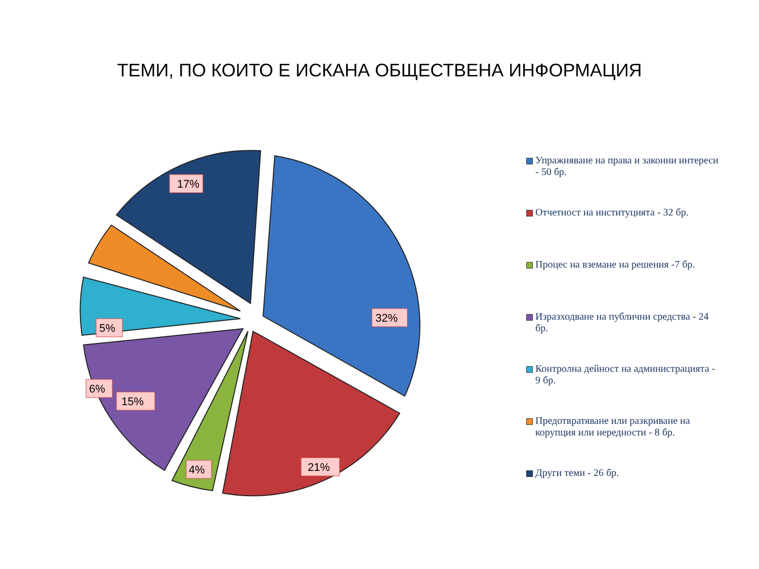ТЕМИ, ПО КОИТО Е ИСКАНА ОБЩЕСТВЕНА ИНФОРМАЦИЯ
32%
21%
4%
15%
6%
5%
17%
Упражняване на права и законни интереси - 50 бр.
Отчетност на институцията - 32 бр.
Процес на вземане на решения -7 бр.
Изразходване на публични средства - 24 бр.
Контролна дейност на администрацията - 9 бр.
Предотвратяване или разкриване на корупция или нередности - 8 бр.
Други теми - 26 бр.